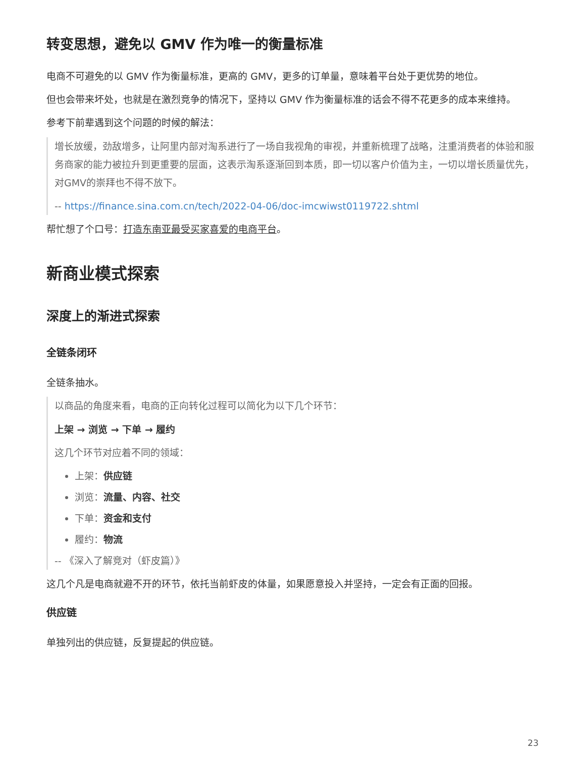转变思想，避免以 GMV 作为唯一的衡量标准
电商不可避免的以 GMV 作为衡量标准，更高的 GMV，更多的订单量，意味着平台处于更优势的地位。
但也会带来坏处，也就是在激烈竞争的情况下，坚持以 GMV 作为衡量标准的话会不得不花更多的成本来维持。
参考下前辈遇到这个问题的时候的解法：
增长放缓，劲敌增多，让阿里内部对淘系进行了一场自我视角的审视，并重新梳理了战略，注重消费者的体验和服务商家的能力被拉升到更重要的层面，这表示淘系逐渐回到本质，即一切以客户价值为主，一切以增长质量优先，对GMV的崇拜也不得不放下。
-- https://finance.sina.com.cn/tech/2022-04-06/doc-imcwiwst0119722.shtml
帮忙想了个口号：打造东南亚最受买家喜爱的电商平台。
新商业模式探索
深度上的渐进式探索
全链条闭环
全链条抽水。
以商品的角度来看，电商的正向转化过程可以简化为以下几个环节：
上架 → 浏览 → 下单 → 履约
这几个环节对应着不同的领域：
上架：供应链
浏览：流量、内容、社交
下单：资金和支付
履约：物流
-- 《深入了解竞对（虾皮篇）》
这几个凡是电商就避不开的环节，依托当前虾皮的体量，如果愿意投入并坚持，一定会有正面的回报。
供应链
单独列出的供应链，反复提起的供应链。
23